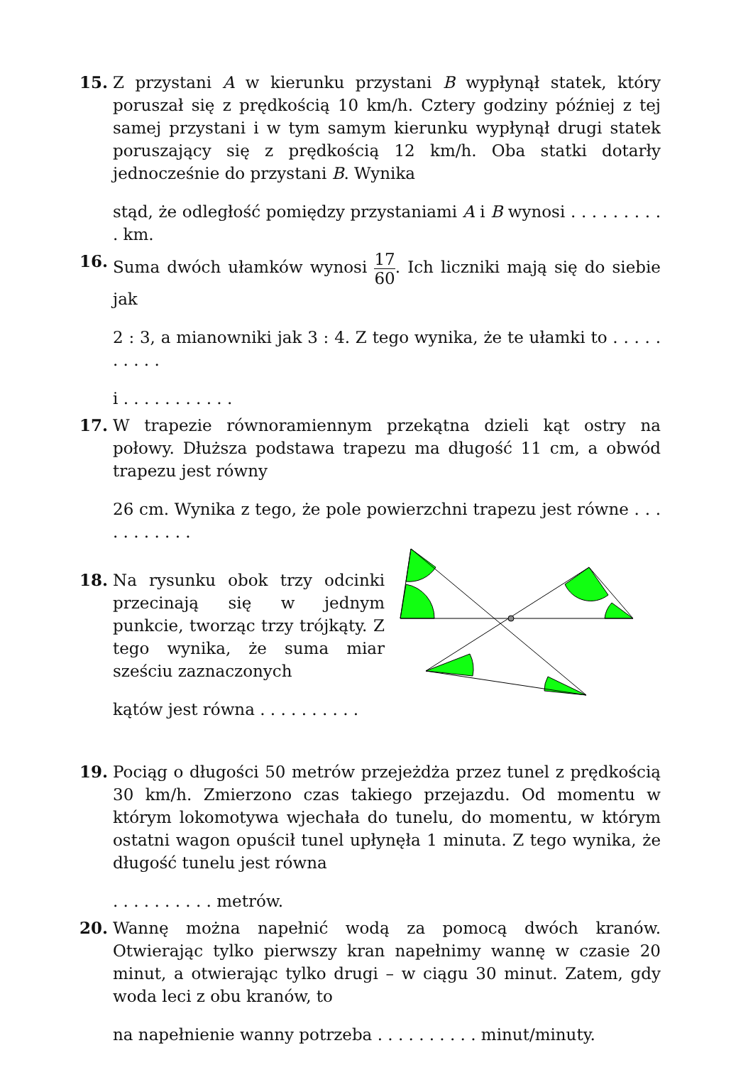15. Z przystani A w kierunku przystani B wypłynął statek, który poruszał się z prędkością 10 km/h. Cztery godziny później z tej samej przystani i w tym samym kierunku wypłynął drugi statek poruszający się z prędkością 12 km/h. Oba statki dotarły jednocześnie do przystani B. Wynika
stąd, że odległość pomiędzy przystaniami A i B wynosi . . . . . . . . . . km.
16. Suma dwóch ułamków wynosi 17 60. Ich liczniki mają się do siebie jak
2 : 3, a mianowniki jak 3 : 4. Z tego wynika, że te ułamki to . . . . . . . . . .
i . . . . . . . . . . .
17. W trapezie równoramiennym przekątna dzieli kąt ostry na połowy. Dłuższa podstawa trapezu ma długość 11 cm, a obwód trapezu jest równy
26 cm. Wynika z tego, że pole powierzchni trapezu jest równe . . . . . . . . . . .
18. Na rysunku obok trzy odcinki przecinają się w jednym punkcie, tworząc trzy trójkąty. Z tego wynika, że suma miar sześciu zaznaczonych
kątów jest równa . . . . . . . . . .
19. Pociąg o długości 50 metrów przejeżdża przez tunel z prędkością 30 km/h. Zmierzono czas takiego przejazdu. Od momentu w którym lokomotywa wjechała do tunelu, do momentu, w którym ostatni wagon opuścił tunel upłynęła 1 minuta. Z tego wynika, że długość tunelu jest równa
. . . . . . . . . . metrów.
20. Wannę można napełnić wodą za pomocą dwóch kranów. Otwierając tylko pierwszy kran napełnimy wannę w czasie 20 minut, a otwierając tylko drugi – w ciągu 30 minut. Zatem, gdy woda leci z obu kranów, to
na napełnienie wanny potrzeba . . . . . . . . . . minut/minuty.